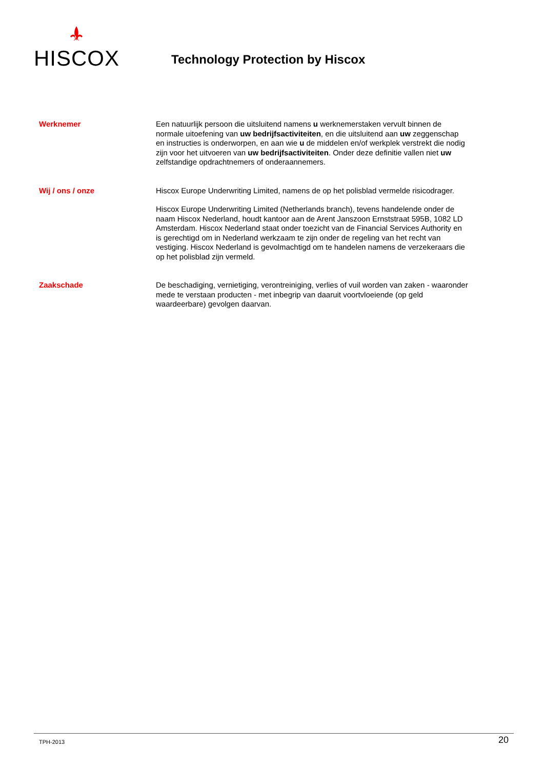HISCOX
Technology Protection by Hiscox
Werknemer
Een natuurlijk persoon die uitsluitend namens u werknemerstaken vervult binnen de normale uitoefening van uw bedrijfsactiviteiten, en die uitsluitend aan uw zeggenschap en instructies is onderworpen, en aan wie u de middelen en/of werkplek verstrekt die nodig zijn voor het uitvoeren van uw bedrijfsactiviteiten. Onder deze definitie vallen niet uw zelfstandige opdrachtnemers of onderaannemers.
Wij / ons / onze
Hiscox Europe Underwriting Limited, namens de op het polisblad vermelde risicodrager.
Hiscox Europe Underwriting Limited (Netherlands branch), tevens handelende onder de naam Hiscox Nederland, houdt kantoor aan de Arent Janszoon Ernststraat 595B, 1082 LD Amsterdam. Hiscox Nederland staat onder toezicht van de Financial Services Authority en is gerechtigd om in Nederland werkzaam te zijn onder de regeling van het recht van vestiging. Hiscox Nederland is gevolmachtigd om te handelen namens de verzekeraars die op het polisblad zijn vermeld.
Zaakschade
De beschadiging, vernietiging, verontreiniging, verlies of vuil worden van zaken - waaronder mede te verstaan producten - met inbegrip van daaruit voortvloeiende (op geld waardeerbare) gevolgen daarvan.
TPH-2013 20